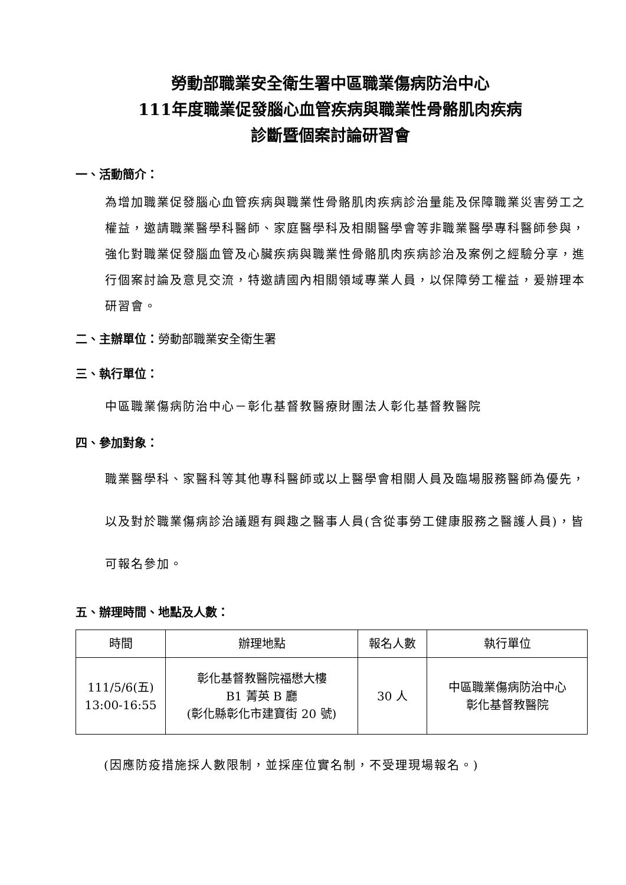勞動部職業安全衛生署中區職業傷病防治中心
111年度職業促發腦心血管疾病與職業性骨骼肌肉疾病
診斷暨個案討論研習會
一、活動簡介：
為增加職業促發腦心血管疾病與職業性骨骼肌肉疾病診治量能及保障職業災害勞工之權益，邀請職業醫學科醫師、家庭醫學科及相關醫學會等非職業醫學專科醫師參與，強化對職業促發腦血管及心臟疾病與職業性骨骼肌肉疾病診治及案例之經驗分享，進行個案討論及意見交流，特邀請國內相關領域專業人員，以保障勞工權益，爰辦理本研習會。
二、主辦單位：勞動部職業安全衛生署
三、執行單位：
中區職業傷病防治中心－彰化基督教醫療財團法人彰化基督教醫院
四、參加對象：
職業醫學科、家醫科等其他專科醫師或以上醫學會相關人員及臨場服務醫師為優先，以及對於職業傷病診治議題有興趣之醫事人員(含從事勞工健康服務之醫護人員)，皆可報名參加。
五、辦理時間、地點及人數：
| 時間 | 辦理地點 | 報名人數 | 執行單位 |
| --- | --- | --- | --- |
| 111/5/6(五) 13:00-16:55 | 彰化基督教醫院福懋大樓 B1 菁英 B 廳 (彰化縣彰化市建寶街 20 號) | 30 人 | 中區職業傷病防治中心 彰化基督教醫院 |
(因應防疫措施採人數限制，並採座位實名制，不受理現場報名。)